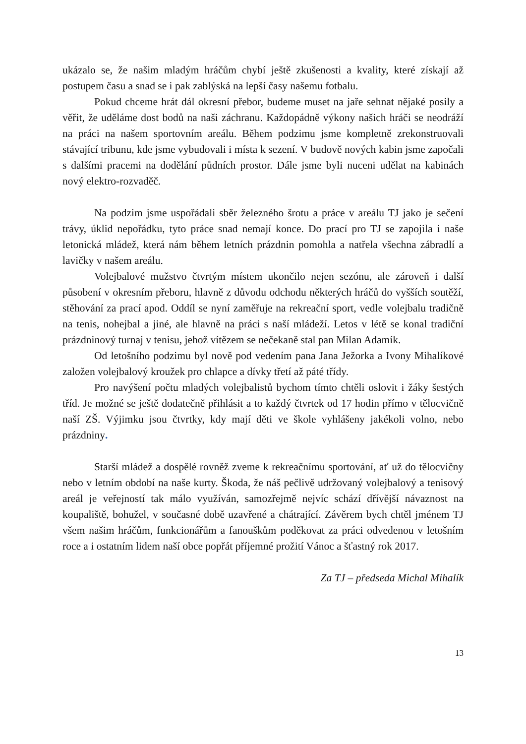ukázalo se, že našim mladým hráčům chybí ještě zkušenosti a kvality, které získají až postupem času a snad se i pak zablýská na lepší časy našemu fotbalu.
Pokud chceme hrát dál okresní přebor, budeme muset na jaře sehnat nějaké posily a věřit, že uděláme dost bodů na naši záchranu. Každopádně výkony našich hráči se neodráží na práci na našem sportovním areálu. Během podzimu jsme kompletně zrekonstruovali stávající tribunu, kde jsme vybudovali i místa k sezení. V budově nových kabin jsme započali s dalšími pracemi na dodělání půdních prostor. Dále jsme byli nuceni udělat na kabinách nový elektro-rozvaděč.
Na podzim jsme uspořádali sběr železného šrotu a práce v areálu TJ jako je sečení trávy, úklid nepořádku, tyto práce snad nemají konce. Do prací pro TJ se zapojila i naše letonická mládež, která nám během letních prázdnin pomohla a natřela všechna zábradlí a lavičky v našem areálu.
Volejbalové mužstvo čtvrtým místem ukončilo nejen sezónu, ale zároveň i další působení v okresním přeboru, hlavně z důvodu odchodu některých hráčů do vyšších soutěží, stěhování za prací apod. Oddíl se nyní zaměřuje na rekreační sport, vedle volejbalu tradičně na tenis, nohejbal a jiné, ale hlavně na práci s naší mládeží. Letos v létě se konal tradiční prázdninový turnaj v tenisu, jehož vítězem se nečekaně stal pan Milan Adamík.
Od letošního podzimu byl nově pod vedením pana Jana Ježorka a Ivony Mihalíkové založen volejbalový kroužek pro chlapce a dívky třetí až páté třídy.
Pro navýšení počtu mladých volejbalistů bychom tímto chtěli oslovit i žáky šestých tříd. Je možné se ještě dodatečně přihlásit a to každý čtvrtek od 17 hodin přímo v tělocvičně naší ZŠ. Výjimku jsou čtvrtky, kdy mají děti ve škole vyhlášeny jakékoli volno, nebo prázdniny.
Starší mládež a dospělé rovněž zveme k rekreačnímu sportování, ať už do tělocvičny nebo v letním období na naše kurty. Škoda, že náš pečlivě udržovaný volejbalový a tenisový areál je veřejností tak málo využíván, samozřejmě nejvíc schází dřívější návaznost na koupaliště, bohužel, v současné době uzavřené a chátrající. Závěrem bych chtěl jménem TJ všem našim hráčům, funkcionářům a fanouškům poděkovat za práci odvedenou v letošním roce a i ostatním lidem naší obce popřát příjemné prožití Vánoc a šťastný rok 2017.
Za TJ – předseda Michal Mihalík
13